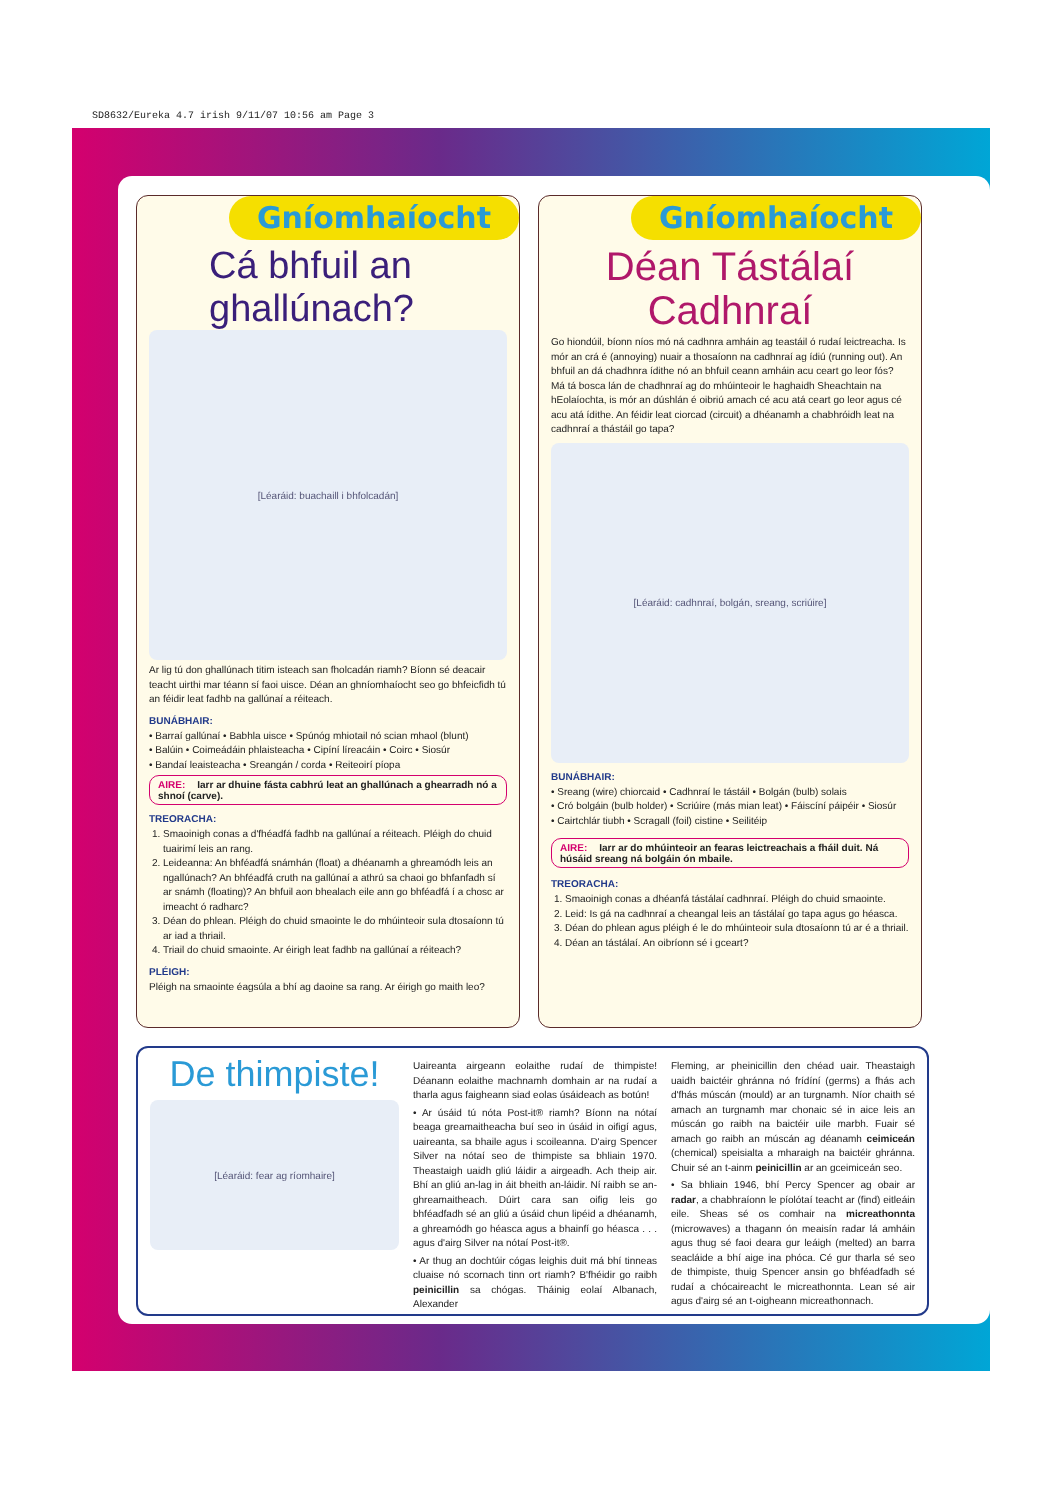SD8632/Eureka 4.7 irish 9/11/07 10:56 am Page 3
Gníomhaíocht
Cá bhfuil an ghallúnach?
[Léaráid: buachaill i bhfolcadán]
Ar lig tú don ghallúnach titim isteach san fholcadán riamh? Bíonn sé deacair teacht uirthi mar téann sí faoi uisce. Déan an ghníomhaíocht seo go bhfeicfidh tú an féidir leat fadhb na gallúnaí a réiteach.
BUNÁBHAIR:
• Barraí gallúnaí • Babhla uisce • Spúnóg mhiotail nó scian mhaol (blunt)
• Balúin • Coimeádáin phlaisteacha • Cipíní líreacáin • Coirc • Siosúr
• Bandaí leaisteacha • Sreangán / corda • Reiteoirí píopa
AIRE: Iarr ar dhuine fásta cabhrú leat an ghallúnach a ghearradh nó a shnoí (carve).
TREORACHA:
1. Smaoinigh conas a d'fhéadfá fadhb na gallúnaí a réiteach. Pléigh do chuid tuairimí leis an rang.
2. Leideanna: An bhféadfá snámhán (float) a dhéanamh a ghreamódh leis an ngallúnach? An bhféadfá cruth na gallúnaí a athrú sa chaoi go bhfanfadh sí ar snámh (floating)? An bhfuil aon bhealach eile ann go bhféadfá í a chosc ar imeacht ó radharc?
3. Déan do phlean. Pléigh do chuid smaointe le do mhúinteoir sula dtosaíonn tú ar iad a thriail.
4. Triail do chuid smaointe. Ar éirigh leat fadhb na gallúnaí a réiteach?
PLÉIGH:
Pléigh na smaointe éagsúla a bhí ag daoine sa rang. Ar éirigh go maith leo?
Gníomhaíocht
Déan Tástálaí Cadhnraí
Go hiondúil, bíonn níos mó ná cadhnra amháin ag teastáil ó rudaí leictreacha. Is mór an crá é (annoying) nuair a thosaíonn na cadhnraí ag ídiú (running out). An bhfuil an dá chadhnra ídithe nó an bhfuil ceann amháin acu ceart go leor fós? Má tá bosca lán de chadhnraí ag do mhúinteoir le haghaidh Sheachtain na hEolaíochta, is mór an dúshlán é oibriú amach cé acu atá ceart go leor agus cé acu atá ídithe. An féidir leat ciorcad (circuit) a dhéanamh a chabhróidh leat na cadhnraí a thástáil go tapa?
[Léaráid: cadhnraí, bolgán, sreang, scriúire]
BUNÁBHAIR:
• Sreang (wire) chiorcaid • Cadhnraí le tástáil • Bolgán (bulb) solais
• Cró bolgáin (bulb holder) • Scriúire (más mian leat) • Fáiscíní páipéir • Siosúr
• Cairtchlár tiubh • Scragall (foil) cistine • Seilitéip
AIRE: Iarr ar do mhúinteoir an fearas leictreachais a fháil duit. Ná húsáid sreang ná bolgáin ón mbaile.
TREORACHA:
1. Smaoinigh conas a dhéanfá tástálaí cadhnraí. Pléigh do chuid smaointe.
2. Leid: Is gá na cadhnraí a cheangal leis an tástálaí go tapa agus go héasca.
3. Déan do phlean agus pléigh é le do mhúinteoir sula dtosaíonn tú ar é a thriail.
4. Déan an tástálaí. An oibríonn sé i gceart?
De thimpiste!
[Léaráid: fear ag ríomhaire]
Uaireanta airgeann eolaithe rudaí de thimpiste! Déanann eolaithe machnamh domhain ar na rudaí a tharla agus faigheann siad eolas úsáideach as botún!
• Ar úsáid tú nóta Post-it® riamh? Bíonn na nótaí beaga greamaitheacha buí seo in úsáid in oifigí agus, uaireanta, sa bhaile agus i scoileanna. D'airg Spencer Silver na nótaí seo de thimpiste sa bhliain 1970. Theastaigh uaidh gliú láidir a airgeadh. Ach theip air. Bhí an gliú an-lag in áit bheith an-láidir. Ní raibh se an-ghreamaitheach. Dúirt cara san oifig leis go bhféadfadh sé an gliú a úsáid chun lipéid a dhéanamh, a ghreamódh go héasca agus a bhainfí go héasca . . . agus d'airg Silver na nótaí Post-it®.
• Ar thug an dochtúir cógas leighis duit má bhí tinneas cluaise nó scornach tinn ort riamh? B'fhéidir go raibh peinicillin sa chógas. Tháinig eolaí Albanach, Alexander
Fleming, ar pheinicillin den chéad uair. Theastaigh uaidh baictéir ghránna nó frídíní (germs) a fhás ach d'fhás múscán (mould) ar an turgnamh. Níor chaith sé amach an turgnamh mar chonaic sé in aice leis an múscán go raibh na baictéir uile marbh. Fuair sé amach go raibh an múscán ag déanamh ceimiceán (chemical) speisialta a mharaigh na baictéir ghránna. Chuir sé an t-ainm peinicillin ar an gceimiceán seo.
• Sa bhliain 1946, bhí Percy Spencer ag obair ar radar, a chabhraíonn le píolótaí teacht ar (find) eitleáin eile. Sheas sé os comhair na micreathonnta (microwaves) a thagann ón meaisín radar lá amháin agus thug sé faoi deara gur leáigh (melted) an barra seacláide a bhí aige ina phóca. Cé gur tharla sé seo de thimpiste, thuig Spencer ansin go bhféadfadh sé rudaí a chócaireacht le micreathonnta. Lean sé air agus d'airg sé an t-oigheann micreathonnach.